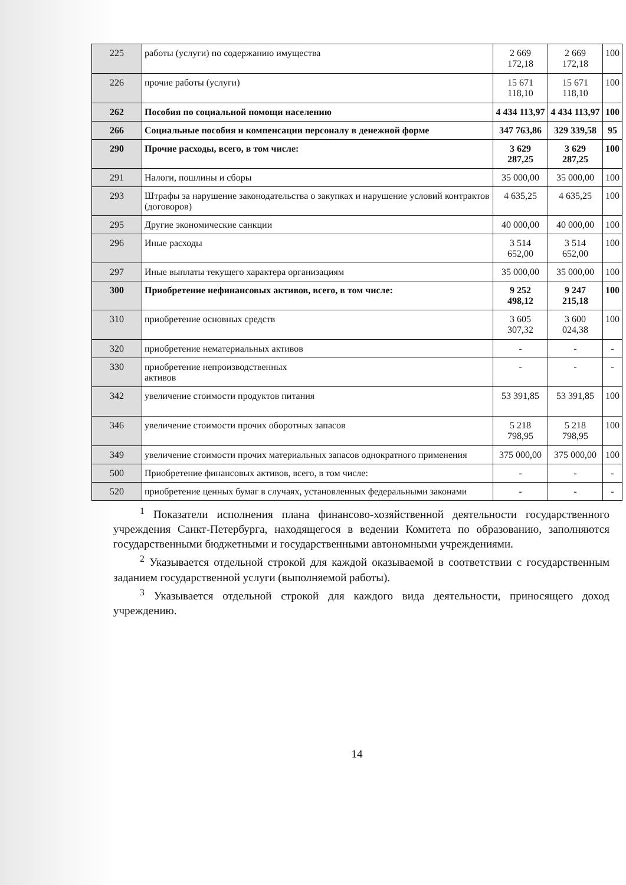| 225 | работы (услуги) по содержанию имущества | 2 669 172,18 | 2 669 172,18 | 100 |
| 226 | прочие работы (услуги) | 15 671 118,10 | 15 671 118,10 | 100 |
| 262 | Пособия по социальной помощи населению | 4 434 113,97 | 4 434 113,97 | 100 |
| 266 | Социальные пособия и компенсации персоналу в денежной форме | 347 763,86 | 329 339,58 | 95 |
| 290 | Прочие расходы, всего, в том числе: | 3 629 287,25 | 3 629 287,25 | 100 |
| 291 | Налоги, пошлины и сборы | 35 000,00 | 35 000,00 | 100 |
| 293 | Штрафы за нарушение законодательства о закупках и нарушение условий контрактов (договоров) | 4 635,25 | 4 635,25 | 100 |
| 295 | Другие экономические санкции | 40 000,00 | 40 000,00 | 100 |
| 296 | Иные расходы | 3 514 652,00 | 3 514 652,00 | 100 |
| 297 | Иные выплаты текущего характера организациям | 35 000,00 | 35 000,00 | 100 |
| 300 | Приобретение нефинансовых активов, всего, в том числе: | 9 252 498,12 | 9 247 215,18 | 100 |
| 310 | приобретение основных средств | 3 605 307,32 | 3 600 024,38 | 100 |
| 320 | приобретение нематериальных активов | - | - | - |
| 330 | приобретение непроизводственных активов | - | - | - |
| 342 | увеличение стоимости продуктов питания | 53 391,85 | 53 391,85 | 100 |
| 346 | увеличение стоимости прочих оборотных запасов | 5 218 798,95 | 5 218 798,95 | 100 |
| 349 | увеличение стоимости прочих материальных запасов однократного применения | 375 000,00 | 375 000,00 | 100 |
| 500 | Приобретение финансовых активов, всего, в том числе: | - | - | - |
| 520 | приобретение ценных бумаг в случаях, установленных федеральными законами | - | - | - |
<sup>1</sup> Показатели исполнения плана финансово-хозяйственной деятельности государственного учреждения Санкт-Петербурга, находящегося в ведении Комитета по образованию, заполняются государственными бюджетными и государственными автономными учреждениями.
<sup>2</sup> Указывается отдельной строкой для каждой оказываемой в соответствии с государственным заданием государственной услуги (выполняемой работы).
<sup>3</sup> Указывается отдельной строкой для каждого вида деятельности, приносящего доход учреждению.
14